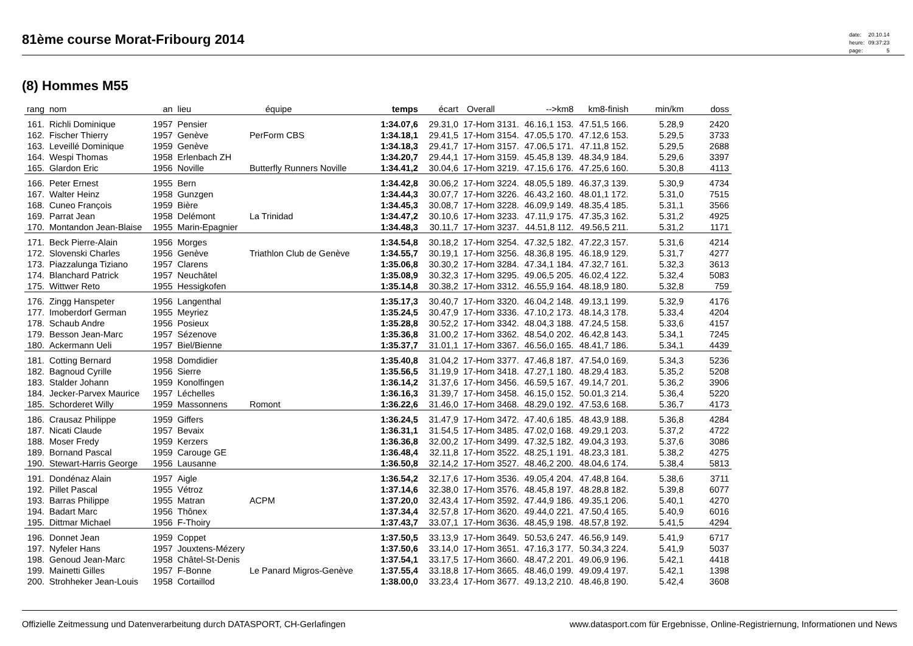81ème course Morat-Fribourg 2014
| date: | 20.10.14 |
| heure: | 09:37:23 |
| page: | 5 |
(8) Hommes M55
| rang | nom | an | lieu | équipe | temps | écart | Overall | -->km8 | km8-finish | min/km | doss |
| --- | --- | --- | --- | --- | --- | --- | --- | --- | --- | --- | --- |
| 161. | Richli Dominique | 1957 | Pensier | | 1:34.07,6 | 29.31,0 | 17-Hom 3131. | 46.16,1 153. | 47.51,5 166. | 5.28,9 | 2420 |
| 162. | Fischer Thierry | 1957 | Genève | PerForm CBS | 1:34.18,1 | 29.41,5 | 17-Hom 3154. | 47.05,5 170. | 47.12,6 153. | 5.29,5 | 3733 |
| 163. | Leveillé Dominique | 1959 | Genève | | 1:34.18,3 | 29.41,7 | 17-Hom 3157. | 47.06,5 171. | 47.11,8 152. | 5.29,5 | 2688 |
| 164. | Wespi Thomas | 1958 | Erlenbach ZH | | 1:34.20,7 | 29.44,1 | 17-Hom 3159. | 45.45,8 139. | 48.34,9 184. | 5.29,6 | 3397 |
| 165. | Glardon Eric | 1956 | Noville | Butterfly Runners Noville | 1:34.41,2 | 30.04,6 | 17-Hom 3219. | 47.15,6 176. | 47.25,6 160. | 5.30,8 | 4113 |
| 166. | Peter Ernest | 1955 | Bern | | 1:34.42,8 | 30.06,2 | 17-Hom 3224. | 48.05,5 189. | 46.37,3 139. | 5.30,9 | 4734 |
| 167. | Walter Heinz | 1958 | Gunzgen | | 1:34.44,3 | 30.07,7 | 17-Hom 3226. | 46.43,2 160. | 48.01,1 172. | 5.31,0 | 7515 |
| 168. | Cuneo François | 1959 | Bière | | 1:34.45,3 | 30.08,7 | 17-Hom 3228. | 46.09,9 149. | 48.35,4 185. | 5.31,1 | 3566 |
| 169. | Parrat Jean | 1958 | Delémont | La Trinidad | 1:34.47,2 | 30.10,6 | 17-Hom 3233. | 47.11,9 175. | 47.35,3 162. | 5.31,2 | 4925 |
| 170. | Montandon Jean-Blaise | 1955 | Marin-Epagnier | | 1:34.48,3 | 30.11,7 | 17-Hom 3237. | 44.51,8 112. | 49.56,5 211. | 5.31,2 | 1171 |
| 171. | Beck Pierre-Alain | 1956 | Morges | | 1:34.54,8 | 30.18,2 | 17-Hom 3254. | 47.32,5 182. | 47.22,3 157. | 5.31,6 | 4214 |
| 172. | Slovenski Charles | 1956 | Genève | Triathlon Club de Genève | 1:34.55,7 | 30.19,1 | 17-Hom 3256. | 48.36,8 195. | 46.18,9 129. | 5.31,7 | 4277 |
| 173. | Piazzalunga Tiziano | 1957 | Clarens | | 1:35.06,8 | 30.30,2 | 17-Hom 3284. | 47.34,1 184. | 47.32,7 161. | 5.32,3 | 3613 |
| 174. | Blanchard Patrick | 1957 | Neuchâtel | | 1:35.08,9 | 30.32,3 | 17-Hom 3295. | 49.06,5 205. | 46.02,4 122. | 5.32,4 | 5083 |
| 175. | Wittwer Reto | 1955 | Hessigkofen | | 1:35.14,8 | 30.38,2 | 17-Hom 3312. | 46.55,9 164. | 48.18,9 180. | 5.32,8 | 759 |
| 176. | Zingg Hanspeter | 1956 | Langenthal | | 1:35.17,3 | 30.40,7 | 17-Hom 3320. | 46.04,2 148. | 49.13,1 199. | 5.32,9 | 4176 |
| 177. | Imoberdorf German | 1955 | Meyriez | | 1:35.24,5 | 30.47,9 | 17-Hom 3336. | 47.10,2 173. | 48.14,3 178. | 5.33,4 | 4204 |
| 178. | Schaub Andre | 1956 | Posieux | | 1:35.28,8 | 30.52,2 | 17-Hom 3342. | 48.04,3 188. | 47.24,5 158. | 5.33,6 | 4157 |
| 179. | Besson Jean-Marc | 1957 | Sézenove | | 1:35.36,8 | 31.00,2 | 17-Hom 3362. | 48.54,0 202. | 46.42,8 143. | 5.34,1 | 7245 |
| 180. | Ackermann Ueli | 1957 | Biel/Bienne | | 1:35.37,7 | 31.01,1 | 17-Hom 3367. | 46.56,0 165. | 48.41,7 186. | 5.34,1 | 4439 |
| 181. | Cotting Bernard | 1958 | Domdidier | | 1:35.40,8 | 31.04,2 | 17-Hom 3377. | 47.46,8 187. | 47.54,0 169. | 5.34,3 | 5236 |
| 182. | Bagnoud Cyrille | 1956 | Sierre | | 1:35.56,5 | 31.19,9 | 17-Hom 3418. | 47.27,1 180. | 48.29,4 183. | 5.35,2 | 5208 |
| 183. | Stalder Johann | 1959 | Konolfingen | | 1:36.14,2 | 31.37,6 | 17-Hom 3456. | 46.59,5 167. | 49.14,7 201. | 5.36,2 | 3906 |
| 184. | Jecker-Parvex Maurice | 1957 | Léchelles | | 1:36.16,3 | 31.39,7 | 17-Hom 3458. | 46.15,0 152. | 50.01,3 214. | 5.36,4 | 5220 |
| 185. | Schorderet Willy | 1959 | Massonnens | Romont | 1:36.22,6 | 31.46,0 | 17-Hom 3468. | 48.29,0 192. | 47.53,6 168. | 5.36,7 | 4173 |
| 186. | Crausaz Philippe | 1959 | Giffers | | 1:36.24,5 | 31.47,9 | 17-Hom 3472. | 47.40,6 185. | 48.43,9 188. | 5.36,8 | 4284 |
| 187. | Nicati Claude | 1957 | Bevaix | | 1:36.31,1 | 31.54,5 | 17-Hom 3485. | 47.02,0 168. | 49.29,1 203. | 5.37,2 | 4722 |
| 188. | Moser Fredy | 1959 | Kerzers | | 1:36.36,8 | 32.00,2 | 17-Hom 3499. | 47.32,5 182. | 49.04,3 193. | 5.37,6 | 3086 |
| 189. | Bornand Pascal | 1959 | Carouge GE | | 1:36.48,4 | 32.11,8 | 17-Hom 3522. | 48.25,1 191. | 48.23,3 181. | 5.38,2 | 4275 |
| 190. | Stewart-Harris George | 1956 | Lausanne | | 1:36.50,8 | 32.14,2 | 17-Hom 3527. | 48.46,2 200. | 48.04,6 174. | 5.38,4 | 5813 |
| 191. | Dondénaz Alain | 1957 | Aigle | | 1:36.54,2 | 32.17,6 | 17-Hom 3536. | 49.05,4 204. | 47.48,8 164. | 5.38,6 | 3711 |
| 192. | Pillet Pascal | 1955 | Vétroz | | 1:37.14,6 | 32.38,0 | 17-Hom 3576. | 48.45,8 197. | 48.28,8 182. | 5.39,8 | 6077 |
| 193. | Barras Philippe | 1955 | Matran | ACPM | 1:37.20,0 | 32.43,4 | 17-Hom 3592. | 47.44,9 186. | 49.35,1 206. | 5.40,1 | 4270 |
| 194. | Badart Marc | 1956 | Thônex | | 1:37.34,4 | 32.57,8 | 17-Hom 3620. | 49.44,0 221. | 47.50,4 165. | 5.40,9 | 6016 |
| 195. | Dittmar Michael | 1956 | F-Thoiry | | 1:37.43,7 | 33.07,1 | 17-Hom 3636. | 48.45,9 198. | 48.57,8 192. | 5.41,5 | 4294 |
| 196. | Donnet Jean | 1959 | Coppet | | 1:37.50,5 | 33.13,9 | 17-Hom 3649. | 50.53,6 247. | 46.56,9 149. | 5.41,9 | 6717 |
| 197. | Nyfeler Hans | 1957 | Jouxtens-Mézery | | 1:37.50,6 | 33.14,0 | 17-Hom 3651. | 47.16,3 177. | 50.34,3 224. | 5.41,9 | 5037 |
| 198. | Genoud Jean-Marc | 1958 | Châtel-St-Denis | | 1:37.54,1 | 33.17,5 | 17-Hom 3660. | 48.47,2 201. | 49.06,9 196. | 5.42,1 | 4418 |
| 199. | Mainetti Gilles | 1957 | F-Bonne | Le Panard Migros-Genève | 1:37.55,4 | 33.18,8 | 17-Hom 3665. | 48.46,0 199. | 49.09,4 197. | 5.42,1 | 1398 |
| 200. | Strohheker Jean-Louis | 1958 | Cortaillod | | 1:38.00,0 | 33.23,4 | 17-Hom 3677. | 49.13,2 210. | 48.46,8 190. | 5.42,4 | 3608 |
Offizielle Zeitmessung und Datenverarbeitung durch DATASPORT, CH-Gerlafingen www.datasport.com für Ergebnisse, Online-Registriernung, Informationen und News